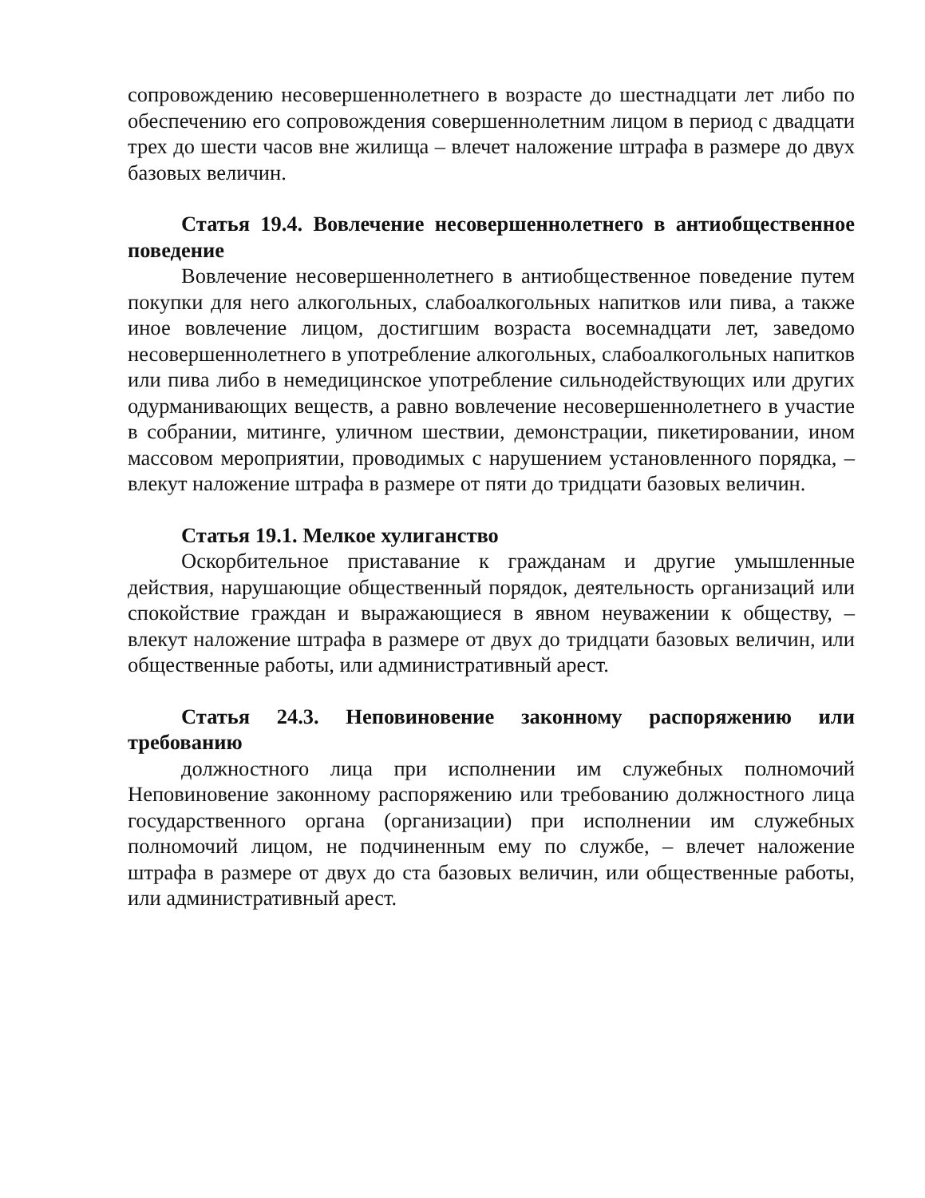сопровождению несовершеннолетнего в возрасте до шестнадцати лет либо по обеспечению его сопровождения совершеннолетним лицом в период с двадцати трех до шести часов вне жилища – влечет наложение штрафа в размере до двух базовых величин.
Статья 19.4. Вовлечение несовершеннолетнего в антиобщественное поведение
Вовлечение несовершеннолетнего в антиобщественное поведение путем покупки для него алкогольных, слабоалкогольных напитков или пива, а также иное вовлечение лицом, достигшим возраста восемнадцати лет, заведомо несовершеннолетнего в употребление алкогольных, слабоалкогольных напитков или пива либо в немедицинское употребление сильнодействующих или других одурманивающих веществ, а равно вовлечение несовершеннолетнего в участие в собрании, митинге, уличном шествии, демонстрации, пикетировании, ином массовом мероприятии, проводимых с нарушением установленного порядка, – влекут наложение штрафа в размере от пяти до тридцати базовых величин.
Статья 19.1. Мелкое хулиганство
Оскорбительное приставание к гражданам и другие умышленные действия, нарушающие общественный порядок, деятельность организаций или спокойствие граждан и выражающиеся в явном неуважении к обществу, – влекут наложение штрафа в размере от двух до тридцати базовых величин, или общественные работы, или административный арест.
Статья 24.3. Неповиновение законному распоряжению или требованию
должностного лица при исполнении им служебных полномочий Неповиновение законному распоряжению или требованию должностного лица государственного органа (организации) при исполнении им служебных полномочий лицом, не подчиненным ему по службе, – влечет наложение штрафа в размере от двух до ста базовых величин, или общественные работы, или административный арест.